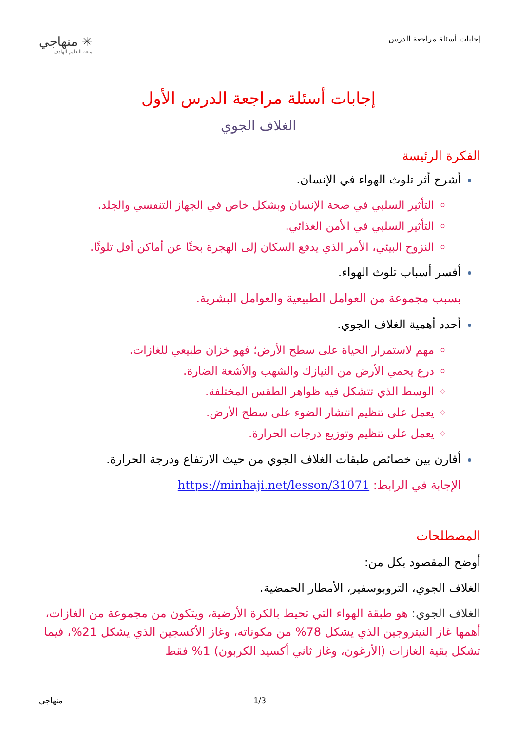إجابات أسئلة مراجعة الدرس
✳ منهاجي
متعة التعليم الهادف
إجابات أسئلة مراجعة الدرس الأول
الغلاف الجوي
الفكرة الرئيسة
أشرح أثر تلوث الهواء في الإنسان.
التأثير السلبي في صحة الإنسان وبشكل خاص في الجهاز التنفسي والجلد.
التأثير السلبي في الأمن الغذائي.
النزوح البيئي، الأمر الذي يدفع السكان إلى الهجرة بحثًا عن أماكن أقل تلوثًا.
أفسر أسباب تلوث الهواء.
بسبب مجموعة من العوامل الطبيعية والعوامل البشرية.
أحدد أهمية الغلاف الجوي.
مهم لاستمرار الحياة على سطح الأرض؛ فهو خزان طبيعي للغازات.
درع يحمي الأرض من النيازك والشهب والأشعة الضارة.
الوسط الذي تتشكل فيه ظواهر الطقس المختلفة.
يعمل على تنظيم انتشار الضوء على سطح الأرض.
يعمل على تنظيم وتوزيع درجات الحرارة.
أقارن بين خصائص طبقات الغلاف الجوي من حيث الارتفاع ودرجة الحرارة.
الإجابة في الرابط: https://minhaji.net/lesson/31071
المصطلحات
أوضح المقصود بكل من:
الغلاف الجوي، التروبوسفير، الأمطار الحمضية.
الغلاف الجوي: هو طبقة الهواء التي تحيط بالكرة الأرضية، ويتكون من مجموعة من الغازات، أهمها غاز النيتروجين الذي يشكل 78% من مكوناته، وغاز الأكسجين الذي يشكل 21%، فيما تشكل بقية الغازات (الأرغون، وغاز ثاني أكسيد الكربون) 1% فقط
منهاجي 1/3